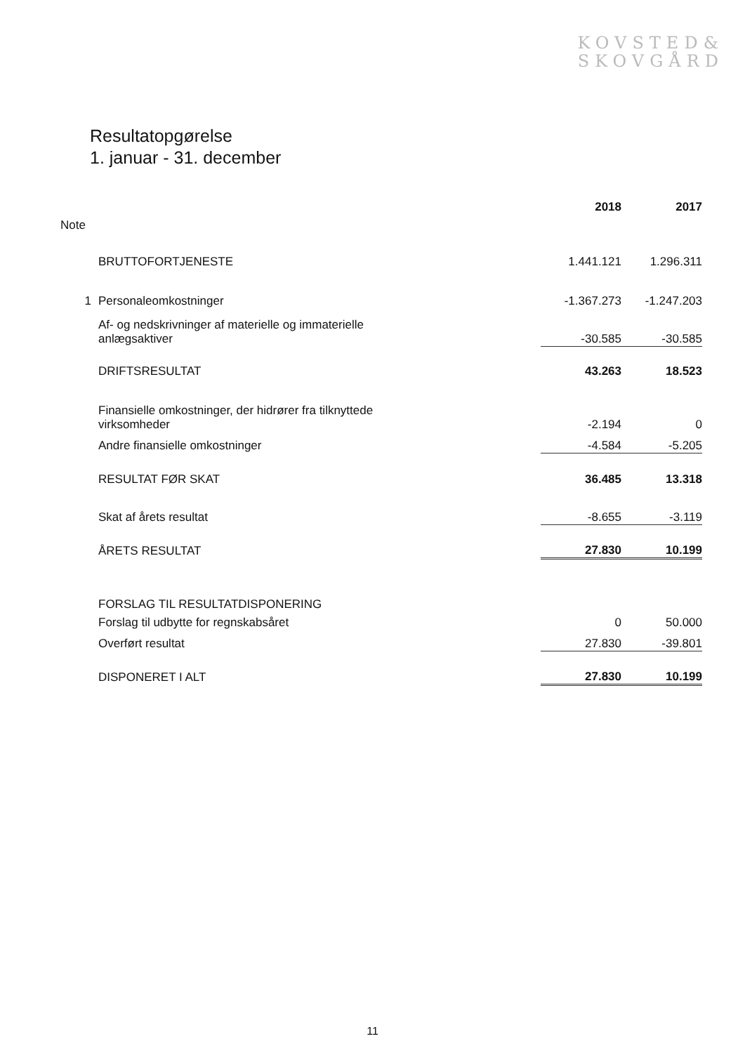KOVSTED&
SKOVGÅRD
Resultatopgørelse
1. januar - 31. december
| | | 2018 | 2017 |
| --- | --- | --- | --- |
| Note | | | |
| | BRUTTOFORTJENESTE | 1.441.121 | 1.296.311 |
| 1 | Personaleomkostninger | -1.367.273 | -1.247.203 |
| | Af- og nedskrivninger af materielle og immaterielle anlægsaktiver | -30.585 | -30.585 |
| | DRIFTSRESULTAT | 43.263 | 18.523 |
| | Finansielle omkostninger, der hidrører fra tilknyttede virksomheder | -2.194 | 0 |
| | Andre finansielle omkostninger | -4.584 | -5.205 |
| | RESULTAT FØR SKAT | 36.485 | 13.318 |
| | Skat af årets resultat | -8.655 | -3.119 |
| | ÅRETS RESULTAT | 27.830 | 10.199 |
| | FORSLAG TIL RESULTATDISPONERING | | |
| | Forslag til udbytte for regnskabsåret | 0 | 50.000 |
| | Overført resultat | 27.830 | -39.801 |
| | DISPONERET I ALT | 27.830 | 10.199 |
11